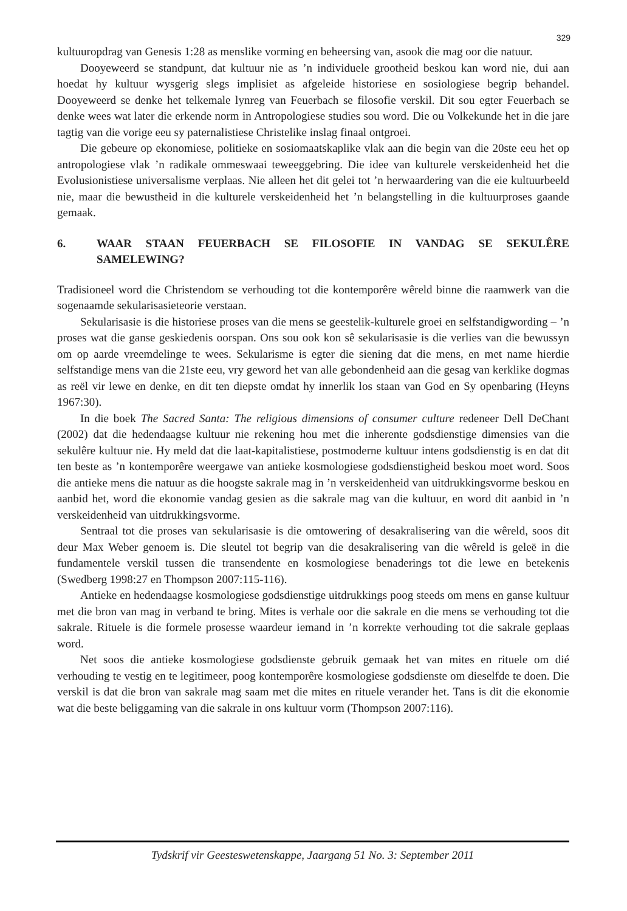329
kultuuropdrag van Genesis 1:28 as menslike vorming en beheersing van, asook die mag oor die natuur.
Dooyeweerd se standpunt, dat kultuur nie as ’n individuele grootheid beskou kan word nie, dui aan hoedat hy kultuur wysgerig slegs implisiet as afgeleide historiese en sosiologiese begrip behandel. Dooyeweerd se denke het telkemale lynreg van Feuerbach se filosofie verskil. Dit sou egter Feuerbach se denke wees wat later die erkende norm in Antropologiese studies sou word. Die ou Volkekunde het in die jare tagtig van die vorige eeu sy paternalistiese Christelike inslag finaal ontgroei.
Die gebeure op ekonomiese, politieke en sosiomaatskaplike vlak aan die begin van die 20ste eeu het op antropologiese vlak ’n radikale ommeswaai teweeggebring. Die idee van kulturele verskeidenheid het die Evolusionistiese universalisme verplaas. Nie alleen het dit gelei tot ’n herwaardering van die eie kultuurbeeld nie, maar die bewustheid in die kulturele verskeidenheid het ’n belangstelling in die kultuurproses gaande gemaak.
6. WAAR STAAN FEUERBACH SE FILOSOFIE IN VANDAG SE SEKULÊRE SAMELEWING?
Tradisioneel word die Christendom se verhouding tot die kontemporêre wêreld binne die raamwerk van die sogenaamde sekularisasieteorie verstaan.
Sekularisasie is die historiese proses van die mens se geestelik-kulturele groei en selfstandigwording – ’n proses wat die ganse geskiedenis oorspan. Ons sou ook kon sê sekularisasie is die verlies van die bewussyn om op aarde vreemdelinge te wees. Sekularisme is egter die siening dat die mens, en met name hierdie selfstandige mens van die 21ste eeu, vry geword het van alle gebondenheid aan die gesag van kerklike dogmas as reël vir lewe en denke, en dit ten diepste omdat hy innerlik los staan van God en Sy openbaring (Heyns 1967:30).
In die boek The Sacred Santa: The religious dimensions of consumer culture redeneer Dell DeChant (2002) dat die hedendaagse kultuur nie rekening hou met die inherente godsdienstige dimensies van die sekulêre kultuur nie. Hy meld dat die laat-kapitalistiese, postmoderne kultuur intens godsdienstig is en dat dit ten beste as ’n kontemporêre weergawe van antieke kosmologiese godsdienstigheid beskou moet word. Soos die antieke mens die natuur as die hoogste sakrale mag in ’n verskeidenheid van uitdrukkingsvorme beskou en aanbid het, word die ekonomie vandag gesien as die sakrale mag van die kultuur, en word dit aanbid in ’n verskeidenheid van uitdrukkingsvorme.
Sentraal tot die proses van sekularisasie is die omtowering of desakralisering van die wêreld, soos dit deur Max Weber genoem is. Die sleutel tot begrip van die desakralisering van die wêreld is geleë in die fundamentele verskil tussen die transendente en kosmologiese benaderings tot die lewe en betekenis (Swedberg 1998:27 en Thompson 2007:115-116).
Antieke en hedendaagse kosmologiese godsdienstige uitdrukkings poog steeds om mens en ganse kultuur met die bron van mag in verband te bring. Mites is verhale oor die sakrale en die mens se verhouding tot die sakrale. Rituele is die formele prosesse waardeur iemand in ’n korrekte verhouding tot die sakrale geplaas word.
Net soos die antieke kosmologiese godsdienste gebruik gemaak het van mites en rituele om dié verhouding te vestig en te legitimeer, poog kontemporêre kosmologiese godsdienste om dieselfde te doen. Die verskil is dat die bron van sakrale mag saam met die mites en rituele verander het. Tans is dit die ekonomie wat die beste beliggaming van die sakrale in ons kultuur vorm (Thompson 2007:116).
Tydskrif vir Geesteswetenskappe, Jaargang 51 No. 3: September 2011